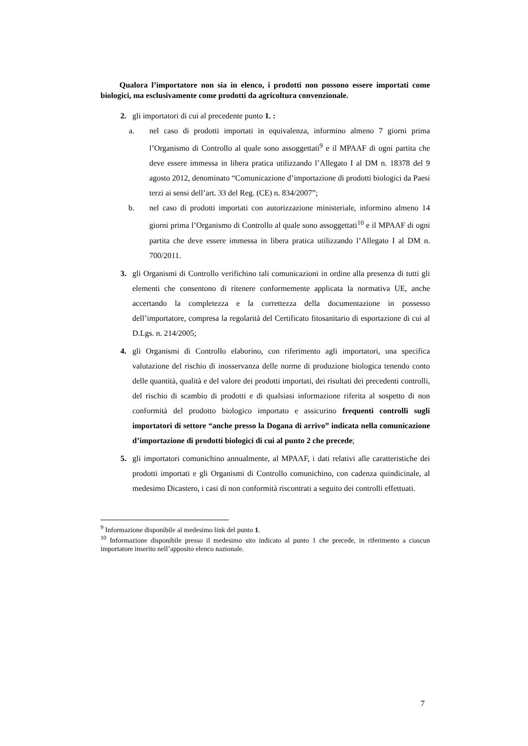Qualora l’importatore non sia in elenco, i prodotti non possono essere importati come biologici, ma esclusivamente come prodotti da agricoltura convenzionale.
2. gli importatori di cui al precedente punto 1. :
a. nel caso di prodotti importati in equivalenza, informino almeno 7 giorni prima l’Organismo di Controllo al quale sono assoggettati<sup>9</sup> e il MPAAF di ogni partita che deve essere immessa in libera pratica utilizzando l’Allegato I al DM n. 18378 del 9 agosto 2012, denominato “Comunicazione d’importazione di prodotti biologici da Paesi terzi ai sensi dell’art. 33 del Reg. (CE) n. 834/2007”;
b. nel caso di prodotti importati con autorizzazione ministeriale, informino almeno 14 giorni prima l’Organismo di Controllo al quale sono assoggettati<sup>10</sup> e il MPAAF di ogni partita che deve essere immessa in libera pratica utilizzando l’Allegato I al DM n. 700/2011.
3. gli Organismi di Controllo verifichino tali comunicazioni in ordine alla presenza di tutti gli elementi che consentono di ritenere conformemente applicata la normativa UE, anche accertando la completezza e la correttezza della documentazione in possesso dell’importatore, compresa la regolarità del Certificato fitosanitario di esportazione di cui al D.Lgs. n. 214/2005;
4. gli Organismi di Controllo elaborino, con riferimento agli importatori, una specifica valutazione del rischio di inosservanza delle norme di produzione biologica tenendo conto delle quantità, qualità e del valore dei prodotti importati, dei risultati dei precedenti controlli, del rischio di scambio di prodotti e di qualsiasi informazione riferita al sospetto di non conformità del prodotto biologico importato e assicurino frequenti controlli sugli importatori di settore “anche presso la Dogana di arrivo” indicata nella comunicazione d’importazione di prodotti biologici di cui al punto 2 che precede;
5. gli importatori comunichino annualmente, al MPAAF, i dati relativi alle caratteristiche dei prodotti importati e gli Organismi di Controllo comunichino, con cadenza quindicinale, al medesimo Dicastero, i casi di non conformità riscontrati a seguito dei controlli effettuati.
<sup>9</sup> Informazione disponibile al medesimo link del punto 1.
<sup>10</sup> Informazione disponibile presso il medesimo sito indicato al punto 1 che precede, in riferimento a ciascun importatore inserito nell’apposito elenco nazionale.
7